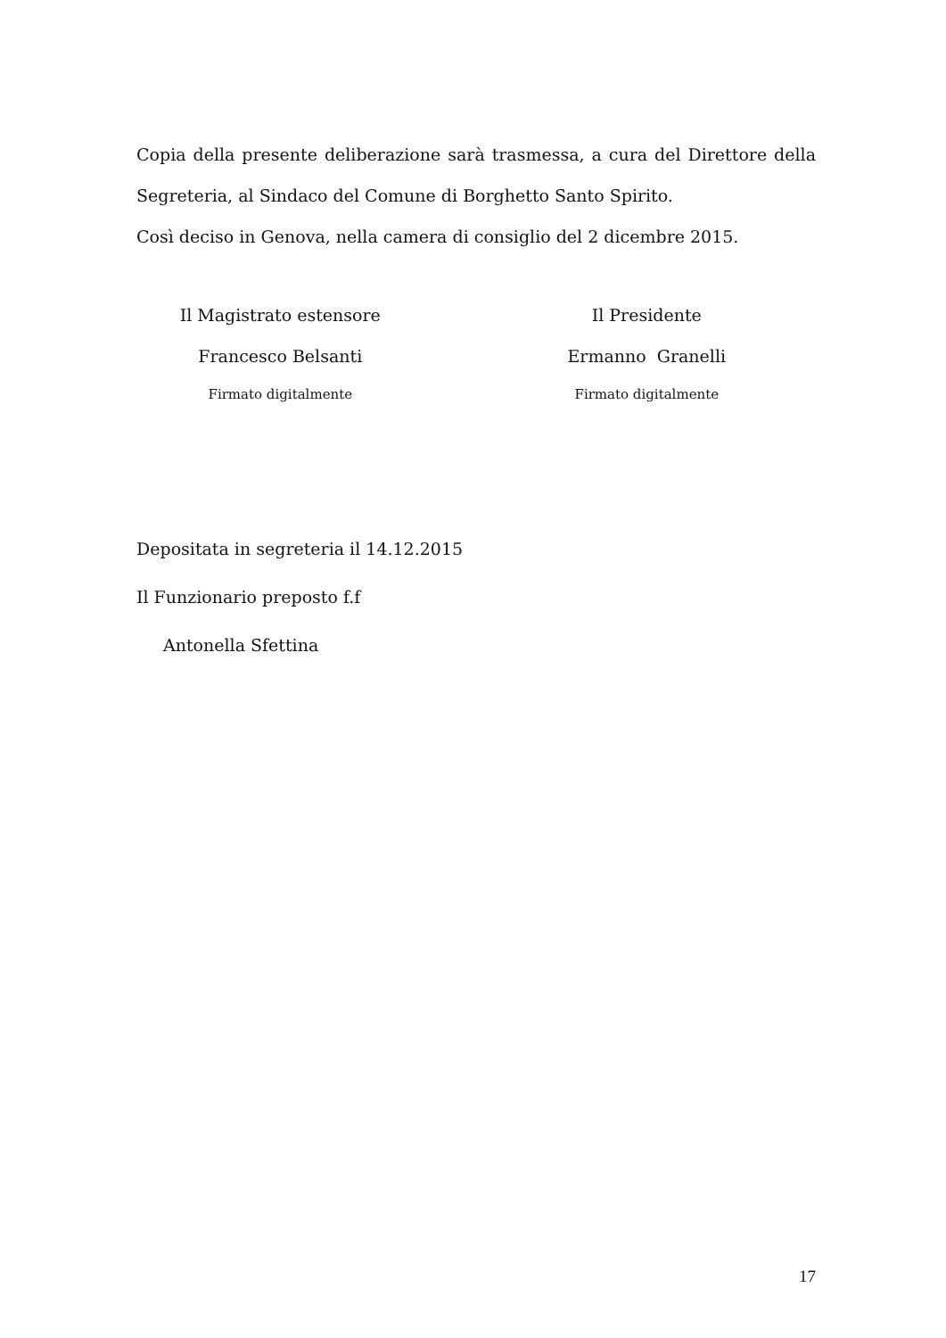Copia della presente deliberazione sarà trasmessa, a cura del Direttore della
Segreteria, al Sindaco del Comune di Borghetto Santo Spirito.
Così deciso in Genova, nella camera di consiglio del 2 dicembre 2015.
Il Magistrato estensore
Francesco Belsanti
Firmato digitalmente
Il Presidente
Ermanno Granelli
Firmato digitalmente
Depositata in segreteria il 14.12.2015
Il Funzionario preposto f.f
Antonella Sfettina
17